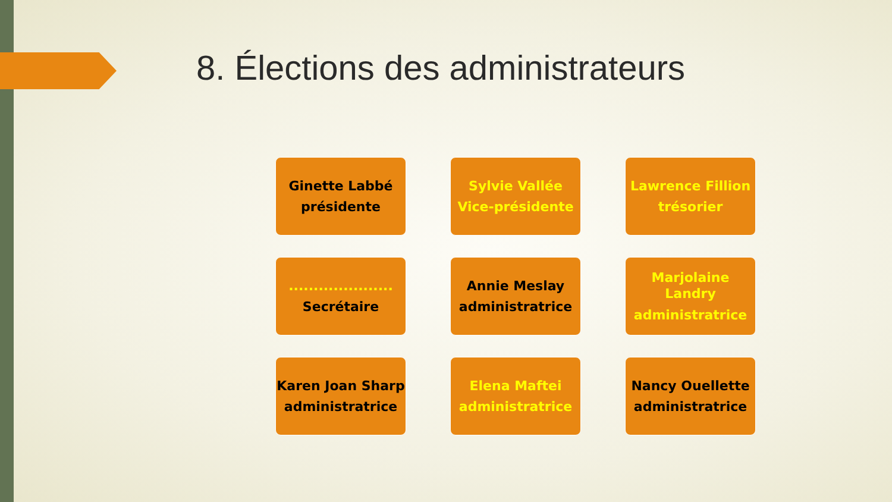8. Élections des administrateurs
Ginette Labbé
présidente
Sylvie Vallée
Vice-présidente
Lawrence Fillion
trésorier
.....................
Secrétaire
Annie Meslay
administratrice
Marjolaine Landry
administratrice
Karen Joan Sharp
administratrice
Elena Maftei
administratrice
Nancy Ouellette
administratrice